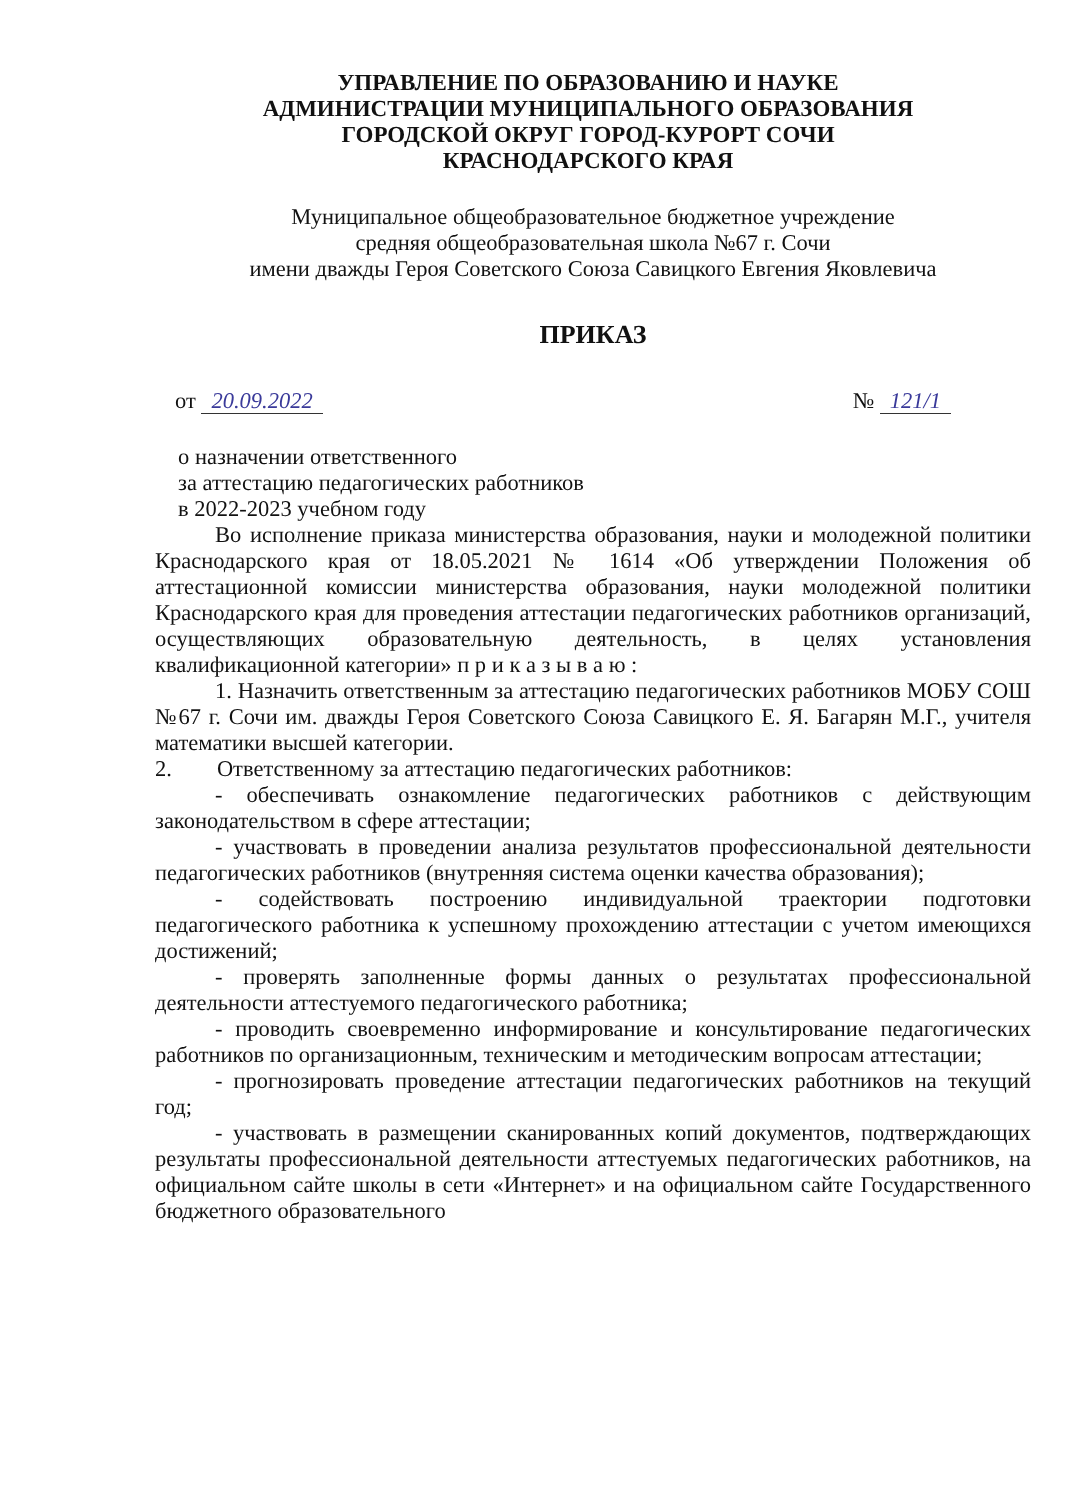УПРАВЛЕНИЕ ПО ОБРАЗОВАНИЮ И НАУКЕ
АДМИНИСТРАЦИИ МУНИЦИПАЛЬНОГО ОБРАЗОВАНИЯ
ГОРОДСКОЙ ОКРУГ ГОРОД-КУРОРТ СОЧИ
КРАСНОДАРСКОГО КРАЯ
Муниципальное общеобразовательное бюджетное учреждение
средняя общеобразовательная школа №67 г. Сочи
имени дважды Героя Советского Союза Савицкого Евгения Яковлевича
ПРИКАЗ
от 20.09.2022 № 121/1
о назначении ответственного
за аттестацию педагогических работников
в 2022-2023 учебном году
Во исполнение приказа министерства образования, науки и молодежной политики Краснодарского края от 18.05.2021 № 1614 «Об утверждении Положения об аттестационной комиссии министерства образования, науки молодежной политики Краснодарского края для проведения аттестации педагогических работников организаций, осуществляющих образовательную деятельность, в целях установления квалификационной категории» п р и к а з ы в а ю :
1. Назначить ответственным за аттестацию педагогических работников МОБУ СОШ №67 г. Сочи им. дважды Героя Советского Союза Савицкого Е. Я. Багарян М.Г., учителя математики высшей категории.
2. Ответственному за аттестацию педагогических работников:
- обеспечивать ознакомление педагогических работников с действующим законодательством в сфере аттестации;
- участвовать в проведении анализа результатов профессиональной деятельности педагогических работников (внутренняя система оценки качества образования);
- содействовать построению индивидуальной траектории подготовки педагогического работника к успешному прохождению аттестации с учетом имеющихся достижений;
- проверять заполненные формы данных о результатах профессиональной деятельности аттестуемого педагогического работника;
- проводить своевременно информирование и консультирование педагогических работников по организационным, техническим и методическим вопросам аттестации;
- прогнозировать проведение аттестации педагогических работников на текущий год;
- участвовать в размещении сканированных копий документов, подтверждающих результаты профессиональной деятельности аттестуемых педагогических работников, на официальном сайте школы в сети «Интернет» и на официальном сайте Государственного бюджетного образовательного